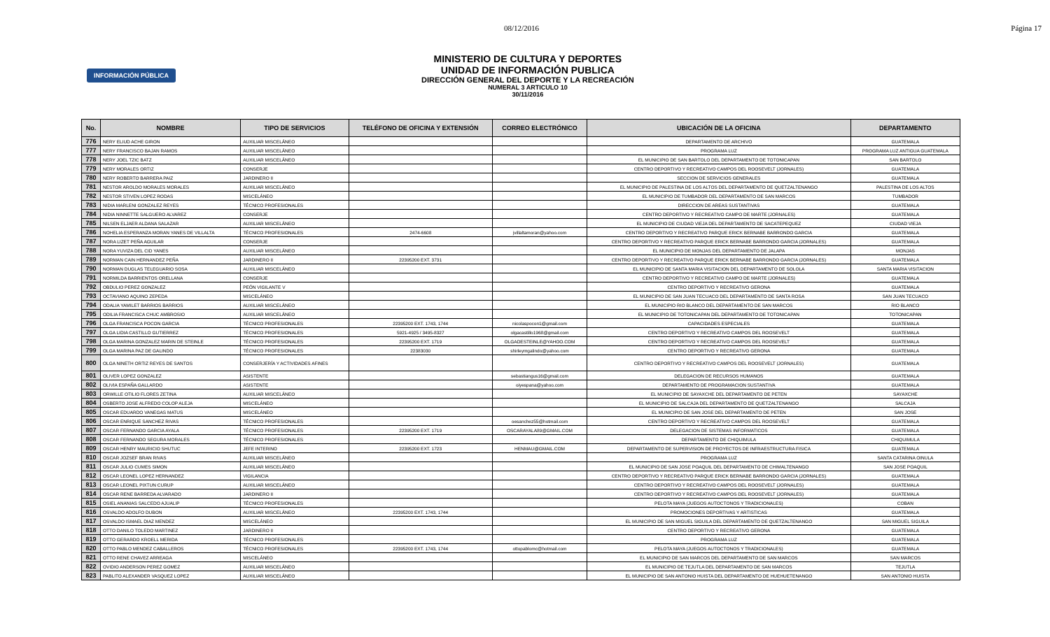08/12/2016 Página 17
INFORMACIÓN PÚBLICA
MINISTERIO DE CULTURA Y DEPORTES
UNIDAD DE INFORMACIÓN PUBLICA
DIRECCIÓN GENERAL DEL DEPORTE Y LA RECREACIÓN
NUMERAL 3 ARTICULO 10
30/11/2016
| No. | NOMBRE | TIPO DE SERVICIOS | TELÉFONO DE OFICINA Y EXTENSIÓN | CORREO ELECTRÓNICO | UBICACIÓN DE LA OFICINA | DEPARTAMENTO |
| --- | --- | --- | --- | --- | --- | --- |
| 776 | NERY ELIUD ACHE GIRON | AUXILIAR MISCELÁNEO | | | DEPARTAMENTO DE ARCHIVO | GUATEMALA |
| 777 | NERY FRANCISCO BAJAN RAMOS | AUXILIAR MISCELÁNEO | | | PROGRAMA LUZ | PROGRAMA LUZ ANTIGUA GUATEMALA |
| 778 | NERY JOEL TZIC BATZ | AUXILIAR MISCELÁNEO | | | EL MUNICIPIO DE SAN BARTOLO DEL DEPARTAMENTO DE TOTONICAPAN | SAN BARTOLO |
| 779 | NERY MORALES ORTIZ | CONSERJE | | | CENTRO DEPORTIVO Y RECREATIVO CAMPOS DEL ROOSEVELT (JORNALES) | GUATEMALA |
| 780 | NERY ROBERTO BARRERA PAIZ | JARDINERO II | | | SECCION DE SERVICIOS GENERALES | GUATEMALA |
| 781 | NESTOR AROLDO MORALES MORALES | AUXILIAR MISCELÁNEO | | | EL MUNICIPIO DE PALESTINA DE LOS ALTOS DEL DEPARTAMENTO DE QUETZALTENANGO | PALESTINA DE LOS ALTOS |
| 782 | NESTOR STIVEN LOPEZ RODAS | MISCELÁNEO | | | EL MUNICIPIO DE TUMBADOR DEL DEPARTAMENTO DE SAN MARCOS | TUMBADOR |
| 783 | NIDIA MARLENI GONZALEZ REYES | TÉCNICO PROFESIONALES | | | DIRECCION DE AREAS SUSTANTIVAS | GUATEMALA |
| 784 | NIDIA NINNETTE SALGUERO ALVAREZ | CONSERJE | | | CENTRO DEPORTIVO Y RECREATIVO CAMPO DE MARTE (JORNALES) | GUATEMALA |
| 785 | NILSEN ELJAER ALDANA SALAZAR | AUXILIAR MISCELÁNEO | | | EL MUNICIPIO DE CIUDAD VIEJA DEL DEPARTAMENTO DE SACATEPEQUEZ | CIUDAD VIEJA |
| 786 | NOHELIA ESPERANZA MORAN YANES DE VILLALTA | TÉCNICO PROFESIONALES | 2474-6608 | jvillaltamoran@yahoo.com | CENTRO DEPORTIVO Y RECREATIVO PARQUE ERICK BERNABE BARRONDO GARCIA | GUATEMALA |
| 787 | NORA LIZET PEÑA AGUILAR | CONSERJE | | | CENTRO DEPORTIVO Y RECREATIVO PARQUE ERICK BERNABE BARRONDO GARCIA (JORNALES) | GUATEMALA |
| 788 | NORA YUVIZA DEL CID YANES | AUXILIAR MISCELÁNEO | | | EL MUNICIPIO DE MONJAS DEL DEPARTAMENTO DE JALAPA | MONJAS |
| 789 | NORMAN CAIN HERNANDEZ PEÑA | JARDINERO II | 22395200 EXT. 3731 | | CENTRO DEPORTIVO Y RECREATIVO PARQUE ERICK BERNABE BARRONDO GARCIA (JORNALES) | GUATEMALA |
| 790 | NORMAN DUGLAS TELEGUARIO SOSA | AUXILIAR MISCELÁNEO | | | EL MUNICIPIO DE SANTA MARIA VISITACION DEL DEPARTAMENTO DE SOLOLA | SANTA MARIA VISITACION |
| 791 | NORMILDA BARRIENTOS ORELLANA | CONSERJE | | | CENTRO DEPORTIVO Y RECREATIVO CAMPO DE MARTE (JORNALES) | GUATEMALA |
| 792 | OBDULIO PEREZ GONZALEZ | PEÓN VIGILANTE V | | | CENTRO DEPORTIVO Y RECREATIVO GERONA | GUATEMALA |
| 793 | OCTAVIANO AQUINO ZEPEDA | MISCELÁNEO | | | EL MUNICIPIO DE SAN JUAN TECUACO DEL DEPARTAMENTO DE SANTA ROSA | SAN JUAN TECUACO |
| 794 | ODALIA YAMILET BARRIOS BARRIOS | AUXILIAR MISCELÁNEO | | | EL MUNICIPIO RIO BLANCO DEL DEPARTAMENTO DE SAN MARCOS | RIO BLANCO |
| 795 | ODILIA FRANCISCA CHUC AMBROSIO | AUXILIAR MISCELÁNEO | | | EL MUNICIPIO DE TOTONICAPAN DEL DEPARTAMENTO DE TOTONICAPAN | TOTONICAPAN |
| 796 | OLGA FRANCISCA POCON GARCIA | TÉCNICO PROFESIONALES | 22395200 EXT. 1743, 1744 | nicolaspocon1@gmail.com | CAPACIDADES ESPECIALES | GUATEMALA |
| 797 | OLGA LIDIA CASTILLO GUTIERREZ | TÉCNICO PROFESIONALES | 5921-4925 / 3495-8327 | olgacastillo1968@gmail.com | CENTRO DEPORTIVO Y RECREATIVO CAMPOS DEL ROOSEVELT | GUATEMALA |
| 798 | OLGA MARINA GONZALEZ MARIN DE STEINLE | TÉCNICO PROFESIONALES | 22395200 EXT. 1719 | OLGADESTEINLE@YAHOO.COM | CENTRO DEPORTIVO Y RECREATIVO CAMPOS DEL ROOSEVELT | GUATEMALA |
| 799 | OLGA MARINA PAZ DE GALINDO | TÉCNICO PROFESIONALES | 22383030 | shirleymgalindo@yahoo.com | CENTRO DEPORTIVO Y RECREATIVO GERONA | GUATEMALA |
| 800 | OLGA NINETH ORTIZ REYES DE SANTOS | CONSERJERÍA Y ACTIVIDADES AFINES | | | CENTRO DEPORTIVO Y RECREATIVO CAMPOS DEL ROOSEVELT (JORNALES) | GUATEMALA |
| 801 | OLIVER LOPEZ GONZALEZ | ASISTENTE | | sebastiangus16@gmail.com | DELEGACION DE RECURSOS HUMANOS | GUATEMALA |
| 802 | OLIVIA ESPAÑA GALLARDO | ASISTENTE | | oiyespana@yahoo.com | DEPARTAMENTO DE PROGRAMACION SUSTANTIVA | GUATEMALA |
| 803 | ORWILLE OTILIO FLORES ZETINA | AUXILIAR MISCELÁNEO | | | EL MUNICIPIO DE SAYAXCHE DEL DEPARTAMENTO DE PETEN | SAYAXCHE |
| 804 | OSBERTO JOSE ALFREDO COLOP ALEJA | MISCELÁNEO | | | EL MUNICIPIO DE SALCAJA DEL DEPARTAMENTO DE QUETZALTENANGO | SALCAJA |
| 805 | OSCAR EDUARDO VANEGAS MATUS | MISCELÁNEO | | | EL MUNICIPIO DE SAN JOSE DEL DEPARTAMENTO DE PETEN | SAN JOSE |
| 806 | OSCAR ENRIQUE SANCHEZ RIVAS | TÉCNICO PROFESIONALES | | oesanchez55@hotmail.com | CENTRO DEPORTIVO Y RECREATIVO CAMPOS DEL ROOSEVELT | GUATEMALA |
| 807 | OSCAR FERNANDO GARCIA AYALA | TÉCNICO PROFESIONALES | 22395200 EXT. 1719 | OSCARAYALA89@GMAIL.COM | DELEGACION DE SISTEMAS INFORMATICOS | GUATEMALA |
| 808 | OSCAR FERNANDO SEGURA MORALES | TÉCNICO PROFESIONALES | | | DEPARTAMENTO DE CHIQUIMULA | CHIQUIMULA |
| 809 | OSCAR HENRY MAURICIO SHUTUC | JEFE INTERINO | 22395200 EXT. 1723 | HENMAU@GMAIL.COM | DEPARTAMENTO DE SUPERVISION DE PROYECTOS DE INFRAESTRUCTURA FISICA | GUATEMALA |
| 810 | OSCAR JOZSEF BRAN RIVAS | AUXILIAR MISCELÁNEO | | | PROGRAMA LUZ | SANTA CATARINA OINULA |
| 811 | OSCAR JULIO CUMES SIMON | AUXILIAR MISCELÁNEO | | | EL MUNICIPIO DE SAN JOSE POAQUIL DEL DEPARTAMENTO DE CHIMALTENANGO | SAN JOSE POAQUIL |
| 812 | OSCAR LEONEL LOPEZ HERNANDEZ | VIGILANCIA | | | CENTRO DEPORTIVO Y RECREATIVO PARQUE ERICK BERNABE BARRONDO GARCIA (JORNALES) | GUATEMALA |
| 813 | OSCAR LEONEL PIXTUN CURUP | AUXILIAR MISCELÁNEO | | | CENTRO DEPORTIVO Y RECREATIVO CAMPOS DEL ROOSEVELT (JORNALES) | GUATEMALA |
| 814 | OSCAR RENE BARREDA ALVARADO | JARDINERO II | | | CENTRO DEPORTIVO Y RECREATIVO CAMPOS DEL ROOSEVELT (JORNALES) | GUATEMALA |
| 815 | OSIEL ANANIAS SALCEDO AJUALIP | TÉCNICO PROFESIONALES | | | PELOTA MAYA (JUEGOS AUTOCTONOS Y TRADICIONALES) | COBAN |
| 816 | OSVALDO ADOLFO DUBON | AUXILIAR MISCELÁNEO | 22395200 EXT. 1743, 1744 | | PROMOCIONES DEPORTIVAS Y ARTISTICAS | GUATEMALA |
| 817 | OSVALDO ISMAEL DIAZ MENDEZ | MISCELÁNEO | | | EL MUNICIPIO DE SAN MIGUEL SIGUILA DEL DEPARTAMENTO DE QUETZALTENANGO | SAN MIGUEL SIGUILA |
| 818 | OTTO DANILO TOLEDO MARTINEZ | JARDINERO II | | | CENTRO DEPORTIVO Y RECREATIVO GERONA | GUATEMALA |
| 819 | OTTO GERARDO KROELL MERIDA | TÉCNICO PROFESIONALES | | | PROGRAMA LUZ | GUATEMALA |
| 820 | OTTO PABLO MENDEZ CABALLEROS | TÉCNICO PROFESIONALES | 22395200 EXT. 1743, 1744 | ottopablomc@hotmail.com | PELOTA MAYA (JUEGOS AUTOCTONOS Y TRADICIONALES) | GUATEMALA |
| 821 | OTTO RENE CHAVEZ ARREAGA | MISCELÁNEO | | | EL MUNICIPIO DE SAN MARCOS DEL DEPARTAMENTO DE SAN MARCOS | SAN MARCOS |
| 822 | OVIDIO ANDERSON PEREZ GOMEZ | AUXILIAR MISCELÁNEO | | | EL MUNICIPIO DE TEJUTLA DEL DEPARTAMENTO DE SAN MARCOS | TEJUTLA |
| 823 | PABLITO ALEXANDER VASQUEZ LOPEZ | AUXILIAR MISCELÁNEO | | | EL MUNICIPIO DE SAN ANTONIO HUISTA DEL DEPARTAMENTO DE HUEHUETENANGO | SAN ANTONIO HUISTA |